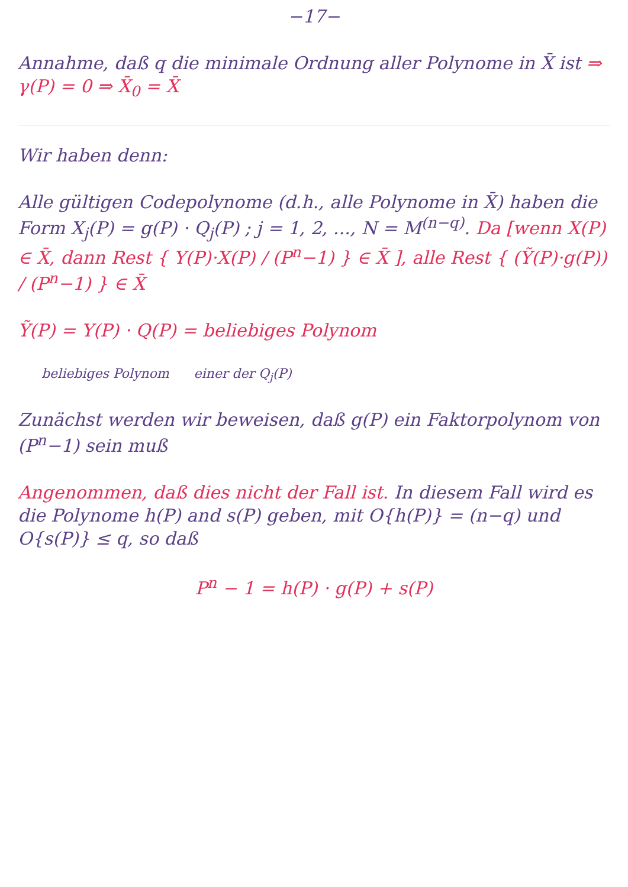−17−
Annahme, daß q die minimale Ordnung aller Polynome in X̄ ist ⇒ γ(P) = 0 ⇒ X̄<sub>0</sub> = X̄
Wir haben denn:
Alle gültigen Codepolynome (d.h., alle Polynome in X̄) haben die Form X<sub>j</sub>(P) = g(P) · Q<sub>j</sub>(P) ; j = 1, 2, ..., N = M<sup>(n−q)</sup>. Da [wenn X(P) ∈ X̄, dann Rest { Y(P)·X(P) / (P<sup>n</sup>−1) } ∈ X̄ ], alle Rest { (Ỹ(P)·g(P)) / (P<sup>n</sup>−1) } ∈ X̄
Ỹ(P) = Y(P) · Q(P) = beliebiges Polynom
beliebiges Polynom einer der Q<sub>j</sub>(P)
Zunächst werden wir beweisen, daß g(P) ein Faktorpolynom von (P<sup>n</sup>−1) sein muß
Angenommen, daß dies nicht der Fall ist. In diesem Fall wird es die Polynome h(P) and s(P) geben, mit O{h(P)} = (n−q) und O{s(P)} ≤ q, so daß
P<sup>n</sup> − 1 = h(P) · g(P) + s(P)